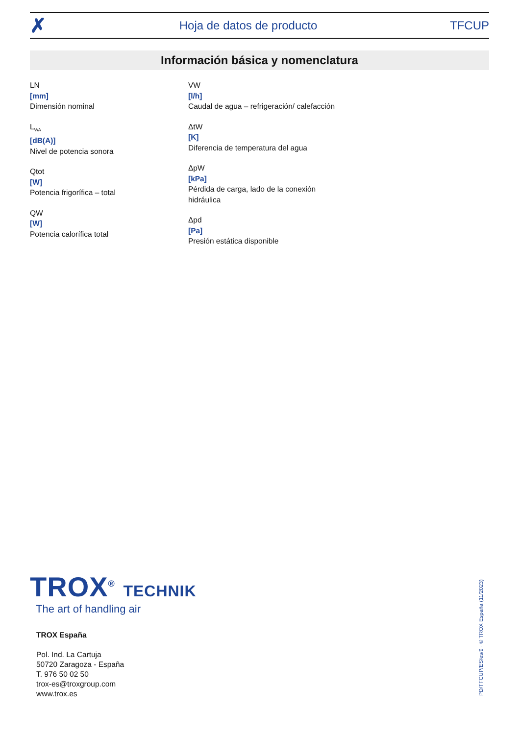✗ Hoja de datos de producto TFCUP
Información básica y nomenclatura
LN
[mm]
Dimensión nominal
L<sub>WA</sub>
[dB(A)]
Nivel de potencia sonora
Qtot
[W]
Potencia frigorífica – total
QW
[W]
Potencia calorífica total
VW
[l/h]
Caudal de agua – refrigeración/ calefacción
ΔtW
[K]
Diferencia de temperatura del agua
ΔpW
[kPa]
Pérdida de carga, lado de la conexión hidráulica
Δpd
[Pa]
Presión estática disponible
TROX<sup>®</sup> TECHNIK
The art of handling air
TROX España
Pol. Ind. La Cartuja
50720 Zaragoza - España
T. 976 50 02 50
trox-es@troxgroup.com
www.trox.es
PD/TFCUP/ES/es/9 · © TROX España (11/2023)